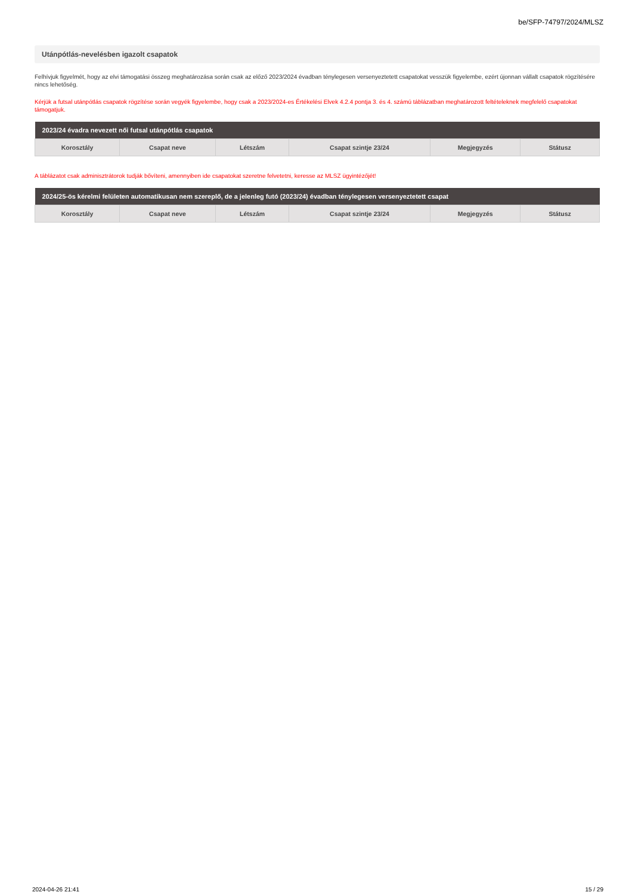be/SFP-74797/2024/MLSZ
Utánpótlás-nevelésben igazolt csapatok
Felhívjuk figyelmét, hogy az elvi támogatási összeg meghatározása során csak az előző 2023/2024 évadban ténylegesen versenyeztetett csapatokat vesszük figyelembe, ezért újonnan vállalt csapatok rögzítésére nincs lehetőség.
Kérjük a futsal utánpótlás csapatok rögzítése során vegyék figyelembe, hogy csak a 2023/2024-es Értékelési Elvek 4.2.4 pontja 3. és 4. számú táblázatban meghatározott feltételeknek megfelelő csapatokat támogatjuk.
| 2023/24 évadra nevezett női futsal utánpótlás csapatok | | | | | |
| --- | --- | --- | --- | --- | --- |
| Korosztály | Csapat neve | Létszám | Csapat szintje 23/24 | Megjegyzés | Státusz |
A táblázatot csak adminisztrátorok tudják bővíteni, amennyiben ide csapatokat szeretne felvetetni, keresse az MLSZ ügyintézőjét!
| 2024/25-ös kérelmi felületen automatikusan nem szereplő, de a jelenleg futó (2023/24) évadban ténylegesen versenyeztetett csapat | | | | | |
| --- | --- | --- | --- | --- | --- |
| Korosztály | Csapat neve | Létszám | Csapat szintje 23/24 | Megjegyzés | Státusz |
2024-04-26 21:41 15 / 29